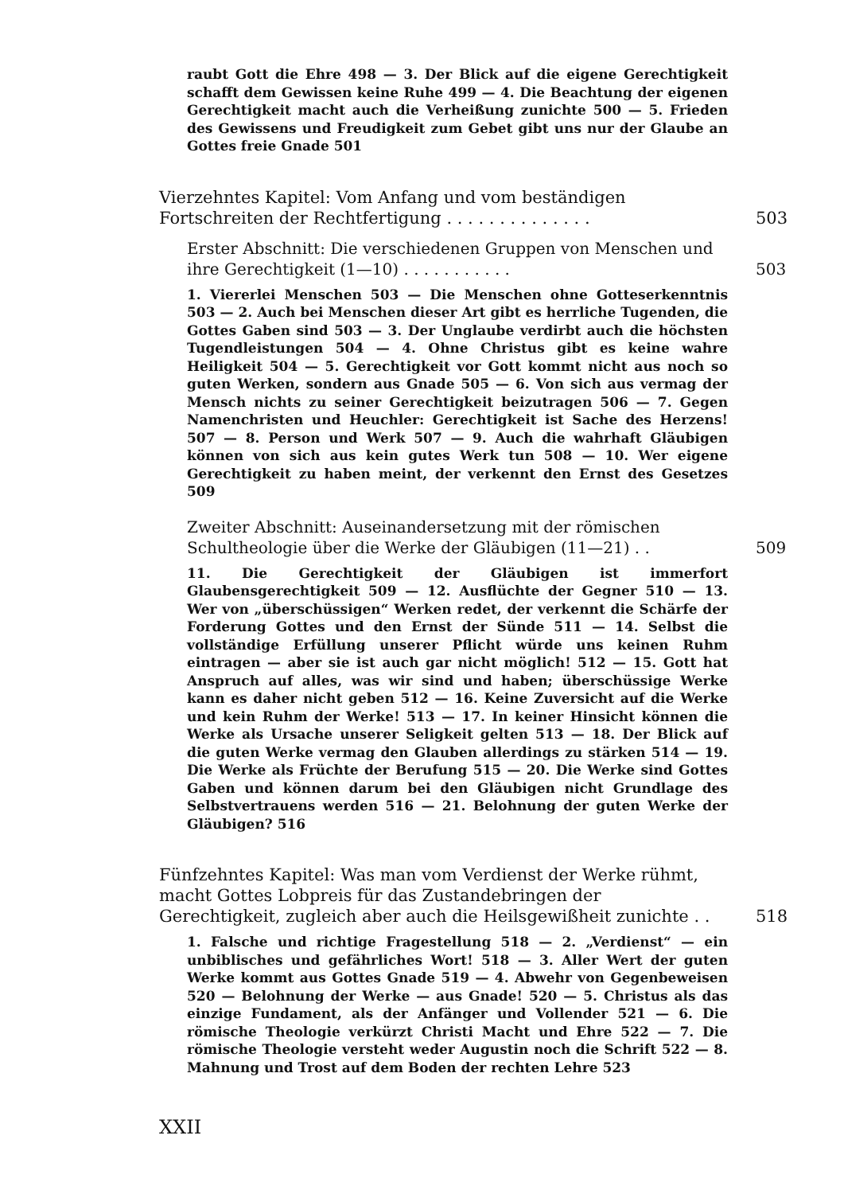raubt Gott die Ehre 498 — 3. Der Blick auf die eigene Gerechtigkeit schafft dem Gewissen keine Ruhe 499 — 4. Die Beachtung der eigenen Gerechtigkeit macht auch die Verheißung zunichte 500 — 5. Frieden des Gewissens und Freudigkeit zum Gebet gibt uns nur der Glaube an Gottes freie Gnade 501
Vierzehntes Kapitel: Vom Anfang und vom beständigen Fortschreiten der Rechtfertigung . . . . . . . . . . . . . .
503
Erster Abschnitt: Die verschiedenen Gruppen von Menschen und ihre Gerechtigkeit (1—10) . . . . . . . . . . .
503
1. Viererlei Menschen 503 — Die Menschen ohne Gotteserkenntnis 503 — 2. Auch bei Menschen dieser Art gibt es herrliche Tugenden, die Gottes Gaben sind 503 — 3. Der Unglaube verdirbt auch die höchsten Tugendleistungen 504 — 4. Ohne Christus gibt es keine wahre Heiligkeit 504 — 5. Gerechtigkeit vor Gott kommt nicht aus noch so guten Werken, sondern aus Gnade 505 — 6. Von sich aus vermag der Mensch nichts zu seiner Gerechtigkeit beizutragen 506 — 7. Gegen Namenchristen und Heuchler: Gerechtigkeit ist Sache des Herzens! 507 — 8. Person und Werk 507 — 9. Auch die wahrhaft Gläubigen können von sich aus kein gutes Werk tun 508 — 10. Wer eigene Gerechtigkeit zu haben meint, der verkennt den Ernst des Gesetzes 509
Zweiter Abschnitt: Auseinandersetzung mit der römischen Schultheologie über die Werke der Gläubigen (11—21) . .
509
11. Die Gerechtigkeit der Gläubigen ist immerfort Glaubensgerechtigkeit 509 — 12. Ausflüchte der Gegner 510 — 13. Wer von „überschüssigen“ Werken redet, der verkennt die Schärfe der Forderung Gottes und den Ernst der Sünde 511 — 14. Selbst die vollständige Erfüllung unserer Pflicht würde uns keinen Ruhm eintragen — aber sie ist auch gar nicht möglich! 512 — 15. Gott hat Anspruch auf alles, was wir sind und haben; überschüssige Werke kann es daher nicht geben 512 — 16. Keine Zuversicht auf die Werke und kein Ruhm der Werke! 513 — 17. In keiner Hinsicht können die Werke als Ursache unserer Seligkeit gelten 513 — 18. Der Blick auf die guten Werke vermag den Glauben allerdings zu stärken 514 — 19. Die Werke als Früchte der Berufung 515 — 20. Die Werke sind Gottes Gaben und können darum bei den Gläubigen nicht Grundlage des Selbstvertrauens werden 516 — 21. Belohnung der guten Werke der Gläubigen? 516
Fünfzehntes Kapitel: Was man vom Verdienst der Werke rühmt, macht Gottes Lobpreis für das Zustandebringen der Gerechtigkeit, zugleich aber auch die Heilsgewißheit zunichte . .
518
1. Falsche und richtige Fragestellung 518 — 2. „Verdienst“ — ein unbiblisches und gefährliches Wort! 518 — 3. Aller Wert der guten Werke kommt aus Gottes Gnade 519 — 4. Abwehr von Gegenbeweisen 520 — Belohnung der Werke — aus Gnade! 520 — 5. Christus als das einzige Fundament, als der Anfänger und Vollender 521 — 6. Die römische Theologie verkürzt Christi Macht und Ehre 522 — 7. Die römische Theologie versteht weder Augustin noch die Schrift 522 — 8. Mahnung und Trost auf dem Boden der rechten Lehre 523
XXII